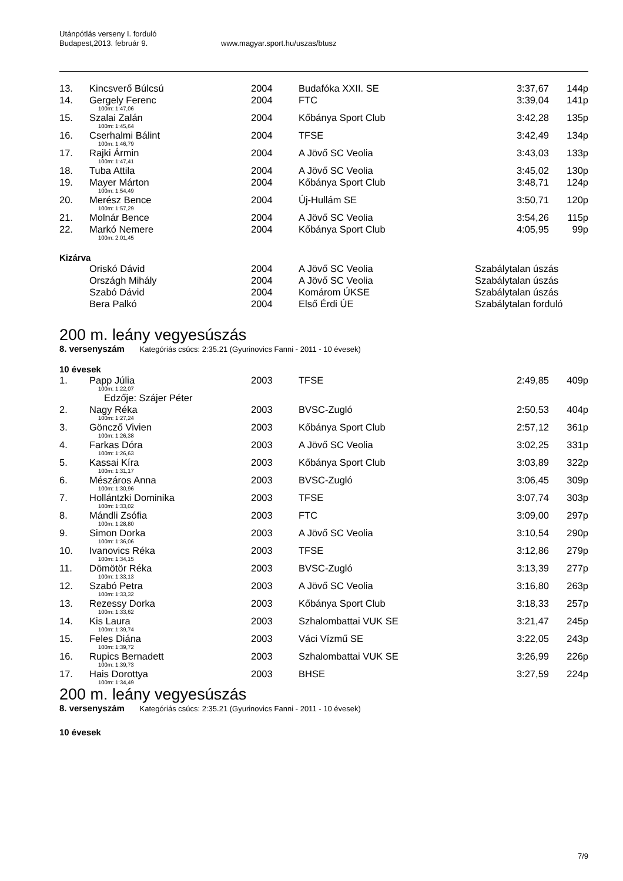Utánpótlás verseny I. forduló
Budapest,2013. február 9. www.magyar.sport.hu/uszas/btusz
| 13. | Kincsverő Búlcsú | 2004 | Budafóka XXII. SE | 3:37,67 | 144p |
| 14. | Gergely Ferenc | 2004 | FTC | 3:39,04 | 141p |
| 100m: 1:47,06 | | | | | |
| 15. | Szalai Zalán | 2004 | Kőbánya Sport Club | 3:42,28 | 135p |
| 100m: 1:45,64 | | | | | |
| 16. | Cserhalmi Bálint | 2004 | TFSE | 3:42,49 | 134p |
| 100m: 1:46,79 | | | | | |
| 17. | Rajki Ármin | 2004 | A Jövő SC Veolia | 3:43,03 | 133p |
| 100m: 1:47,41 | | | | | |
| 18. | Tuba Attila | 2004 | A Jövő SC Veolia | 3:45,02 | 130p |
| 19. | Mayer Márton | 2004 | Kőbánya Sport Club | 3:48,71 | 124p |
| 100m: 1:54,49 | | | | | |
| 20. | Merész Bence | 2004 | Új-Hullám SE | 3:50,71 | 120p |
| 100m: 1:57,29 | | | | | |
| 21. | Molnár Bence | 2004 | A Jövő SC Veolia | 3:54,26 | 115p |
| 22. | Markó Nemere | 2004 | Kőbánya Sport Club | 4:05,95 | 99p |
| 100m: 2:01,45 | | | | | |
Kizárva
| | Oriskó Dávid | 2004 | A Jövő SC Veolia | Szabálytalan úszás |
| | Országh Mihály | 2004 | A Jövő SC Veolia | Szabálytalan úszás |
| | Szabó Dávid | 2004 | Komárom ÚKSE | Szabálytalan úszás |
| | Bera Palkó | 2004 | Első Érdi ÚE | Szabálytalan forduló |
200 m. leány vegyesúszás
8. versenyszám Kategóriás csúcs: 2:35.21 (Gyurinovics Fanni - 2011 - 10 évesek)
10 évesek
| 1. | Papp Júlia | 2003 | TFSE | 2:49,85 | 409p |
| 100m: 1:22,07 | | | | | |
| | Edzője: Szájer Péter | | | | |
| 2. | Nagy Réka | 2003 | BVSC-Zugló | 2:50,53 | 404p |
| 100m: 1:27,24 | | | | | |
| 3. | Göncző Vivien | 2003 | Kőbánya Sport Club | 2:57,12 | 361p |
| 100m: 1:26,38 | | | | | |
| 4. | Farkas Dóra | 2003 | A Jövő SC Veolia | 3:02,25 | 331p |
| 100m: 1:26,63 | | | | | |
| 5. | Kassai Kíra | 2003 | Kőbánya Sport Club | 3:03,89 | 322p |
| 100m: 1:31,17 | | | | | |
| 6. | Mészáros Anna | 2003 | BVSC-Zugló | 3:06,45 | 309p |
| 100m: 1:30,96 | | | | | |
| 7. | Hollántzki Dominika | 2003 | TFSE | 3:07,74 | 303p |
| 100m: 1:33,02 | | | | | |
| 8. | Mándli Zsófia | 2003 | FTC | 3:09,00 | 297p |
| 100m: 1:28,80 | | | | | |
| 9. | Simon Dorka | 2003 | A Jövő SC Veolia | 3:10,54 | 290p |
| 100m: 1:36,06 | | | | | |
| 10. | Ivanovics Réka | 2003 | TFSE | 3:12,86 | 279p |
| 100m: 1:34,15 | | | | | |
| 11. | Dömötör Réka | 2003 | BVSC-Zugló | 3:13,39 | 277p |
| 100m: 1:33,13 | | | | | |
| 12. | Szabó Petra | 2003 | A Jövő SC Veolia | 3:16,80 | 263p |
| 100m: 1:33,32 | | | | | |
| 13. | Rezessy Dorka | 2003 | Kőbánya Sport Club | 3:18,33 | 257p |
| 100m: 1:33,62 | | | | | |
| 14. | Kis Laura | 2003 | Szhalombattai VUK SE | 3:21,47 | 245p |
| 100m: 1:39,74 | | | | | |
| 15. | Feles Diána | 2003 | Váci Vízmű SE | 3:22,05 | 243p |
| 100m: 1:39,72 | | | | | |
| 16. | Rupics Bernadett | 2003 | Szhalombattai VUK SE | 3:26,99 | 226p |
| 100m: 1:39,73 | | | | | |
| 17. | Hais Dorottya | 2003 | BHSE | 3:27,59 | 224p |
| 100m: 1:34,49 | | | | | |
200 m. leány vegyesúszás
8. versenyszám Kategóriás csúcs: 2:35.21 (Gyurinovics Fanni - 2011 - 10 évesek)
10 évesek
7/9